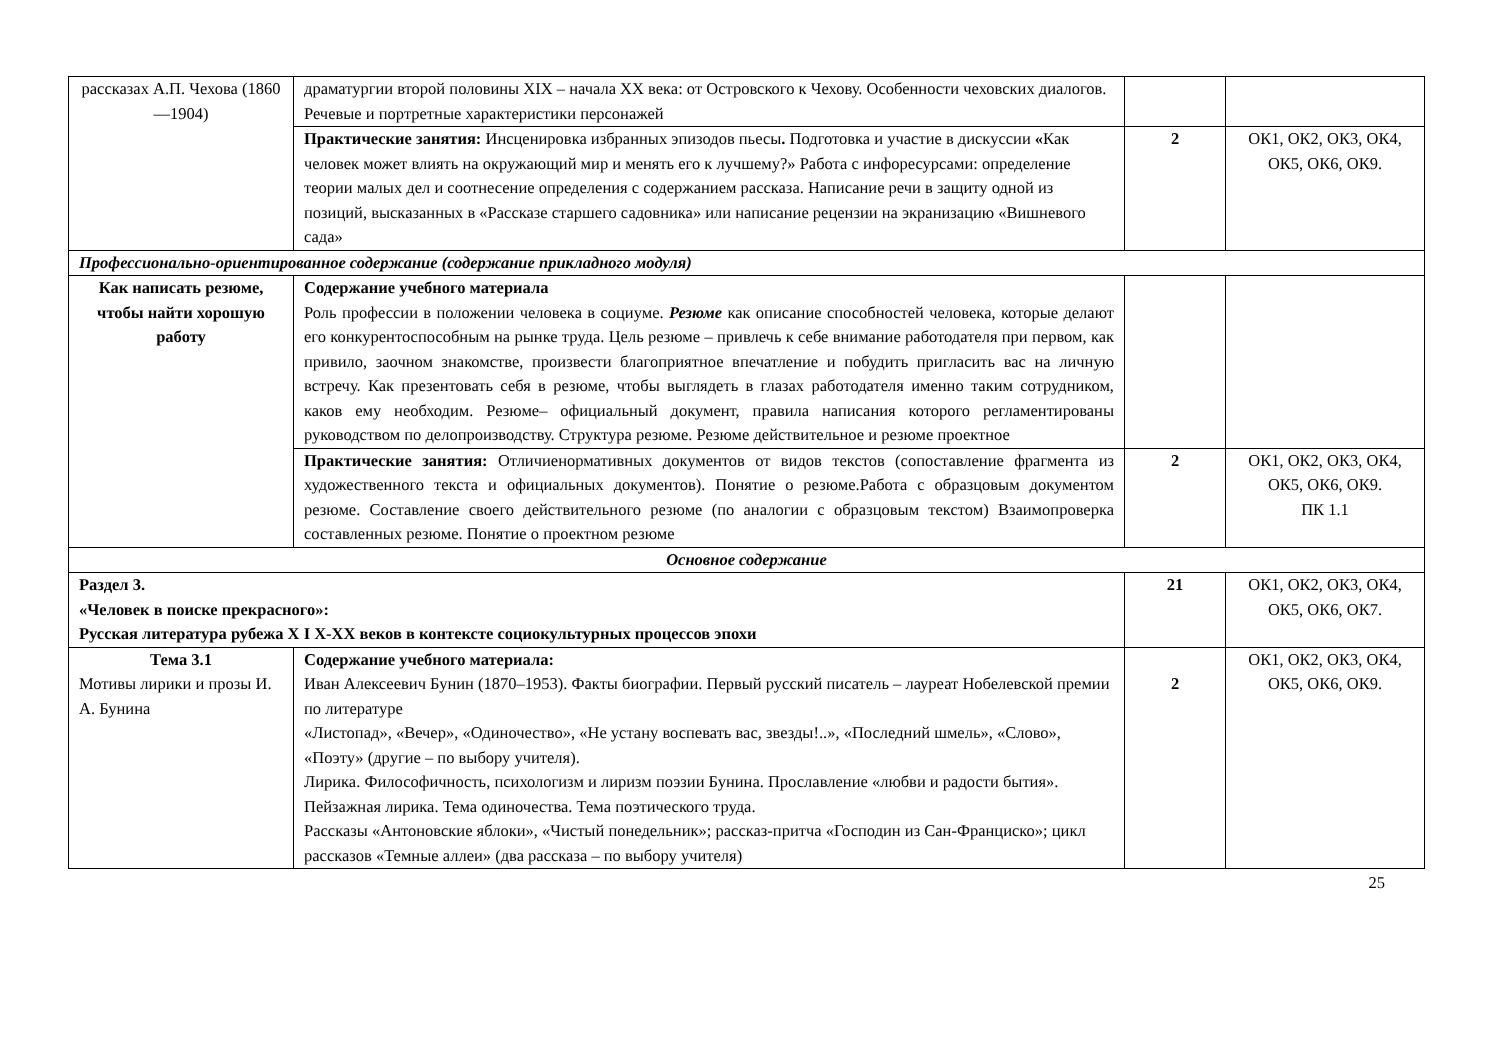| рассказах А.П. Чехова (1860—1904) | драматургии второй половины XIX – начала XX века: от Островского к Чехову. Особенности чеховских диалогов. Речевые и портретные характеристики персонажей | | |
| | Практические занятия: Инсценировка избранных эпизодов пьесы . Подготовка и участие в дискуссии « Как человек может влиять на окружающий мир и менять его к лучшему?» Работа с инфоресурсами: определение теории малых дел и соотнесение определения с содержанием рассказа. Написание речи в защиту одной из позиций, высказанных в «Рассказе старшего садовника» или написание рецензии на экранизацию «Вишневого сада» | 2 | ОК1, ОК2, ОК3, ОК4, ОК5, ОК6, ОК9. |
| Профессионально-ориентированное содержание (содержание прикладного модуля) | | | |
| Как написать резюме, чтобы найти хорошую работу | Содержание учебного материала Роль профессии в положении человека в социуме. Резюме как описание способностей человека, которые делают его конкурентоспособным на рынке труда. Цель резюме – привлечь к себе внимание работодателя при первом, как привило, заочном знакомстве, произвести благоприятное впечатление и побудить пригласить вас на личную встречу. Как презентовать себя в резюме, чтобы выглядеть в глазах работодателя именно таким сотрудником, каков ему необходим. Резюме– официальный документ, правила написания которого регламентированы руководством по делопроизводству. Структура резюме. Резюме действительное и резюме проектное | | |
| | Практические занятия: Отличиенормативных документов от видов текстов (сопоставление фрагмента из художественного текста и официальных документов). Понятие о резюме.Работа с образцовым документом резюме. Составление своего действительного резюме (по аналогии с образцовым текстом) Взаимопроверка составленных резюме. Понятие о проектном резюме | 2 | ОК1, ОК2, ОК3, ОК4, ОК5, ОК6, ОК9. ПК 1.1 |
| Основное содержание | | | |
| Раздел 3. «Человек в поиске прекрасного»: Русская литература рубежа X I X-XX веков в контексте социокультурных процессов эпохи | | 21 | ОК1, ОК2, ОК3, ОК4, ОК5, ОК6, ОК7. |
| Тема 3.1 Мотивы лирики и прозы И. А. Бунина | Содержание учебного материала: Иван Алексеевич Бунин (1870–1953). Факты биографии. Первый русский писатель – лауреат Нобелевской премии по литературе «Листопад», «Вечер», «Одиночество», «Не устану воспевать вас, звезды!..», «Последний шмель», «Слово», «Поэту» (другие – по выбору учителя). Лирика. Философичность, психологизм и лиризм поэзии Бунина. Прославление «любви и радости бытия». Пейзажная лирика. Тема одиночества. Тема поэтического труда. Рассказы «Антоновские яблоки», «Чистый понедельник»; рассказ-притча «Господин из Сан-Франциско»; цикл рассказов «Темные аллеи» (два рассказа – по выбору учителя) | 2 | ОК1, ОК2, ОК3, ОК4, ОК5, ОК6, ОК9. |
25